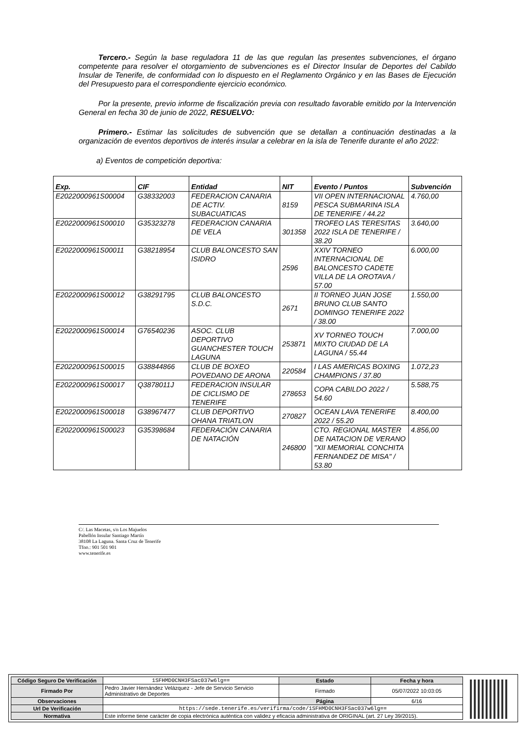Tercero.- Según la base reguladora 11 de las que regulan las presentes subvenciones, el órgano competente para resolver el otorgamiento de subvenciones es el Director Insular de Deportes del Cabildo Insular de Tenerife, de conformidad con lo dispuesto en el Reglamento Orgánico y en las Bases de Ejecución del Presupuesto para el correspondiente ejercicio económico.
Por la presente, previo informe de fiscalización previa con resultado favorable emitido por la Intervención General en fecha 30 de junio de 2022, RESUELVO:
Primero.- Estimar las solicitudes de subvención que se detallan a continuación destinadas a la organización de eventos deportivos de interés insular a celebrar en la isla de Tenerife durante el año 2022:
a) Eventos de competición deportiva:
| Exp. | CIF | Entidad | NIT | Evento / Puntos | Subvención |
| --- | --- | --- | --- | --- | --- |
| E2022000961S00004 | G38332003 | FEDERACION CANARIA DE ACTIV. SUBACUATICAS | 8159 | VII OPEN INTERNACIONAL PESCA SUBMARINA ISLA DE TENERIFE / 44.22 | 4.760,00 |
| E2022000961S00010 | G35323278 | FEDERACION CANARIA DE VELA | 301358 | TROFEO LAS TERESITAS 2022 ISLA DE TENERIFE / 38.20 | 3.640,00 |
| E2022000961S00011 | G38218954 | CLUB BALONCESTO SAN ISIDRO | 2596 | XXIV TORNEO INTERNACIONAL DE BALONCESTO CADETE VILLA DE LA OROTAVA / 57.00 | 6.000,00 |
| E2022000961S00012 | G38291795 | CLUB BALONCESTO S.D.C. | 2671 | II TORNEO JUAN JOSE BRUNO CLUB SANTO DOMINGO TENERIFE 2022 / 38.00 | 1.550,00 |
| E2022000961S00014 | G76540236 | ASOC. CLUB DEPORTIVO GUANCHESTER TOUCH LAGUNA | 253871 | XV TORNEO TOUCH MIXTO CIUDAD DE LA LAGUNA / 55.44 | 7.000,00 |
| E2022000961S00015 | G38844866 | CLUB DE BOXEO POVEDANO DE ARONA | 220584 | I LAS AMERICAS BOXING CHAMPIONS / 37.80 | 1.072,23 |
| E2022000961S00017 | Q3878011J | FEDERACION INSULAR DE CICLISMO DE TENERIFE | 278653 | COPA CABILDO 2022 / 54.60 | 5.588,75 |
| E2022000961S00018 | G38967477 | CLUB DEPORTIVO OHANA TRIATLON | 270827 | OCEAN LAVA TENERIFE 2022 / 55.20 | 8.400,00 |
| E2022000961S00023 | G35398684 | FEDERACIÓN CANARIA DE NATACIÓN | 246800 | CTO. REGIONAL MASTER DE NATACION DE VERANO "XII MEMORIAL CONCHITA FERNANDEZ DE MISA" / 53.80 | 4.856,00 |
C/. Las Macetas, s/n Los Majuelos
Pabellón Insular Santiago Martín
38108 La Laguna. Santa Cruz de Tenerife
Tfno.: 901 501 901
www.tenerife.es
| Código Seguro De Verificación | 1SFHMD0CNH3FSac037w6lg== | Estado | Fecha y hora |
| Firmado Por | Pedro Javier Hernández Velázquez - Jefe de Servicio Servicio Administrativo de Deportes | Firmado | 05/07/2022 10:03:05 |
| Observaciones | | Página | 6/16 |
| Url De Verificación | https://sede.tenerife.es/verifirma/code/1SFHMD0CNH3FSac037w6lg== | | |
| Normativa | Este informe tiene carácter de copia electrónica auténtica con validez y eficacia administrativa de ORIGINAL (art. 27 Ley 39/2015). | | |